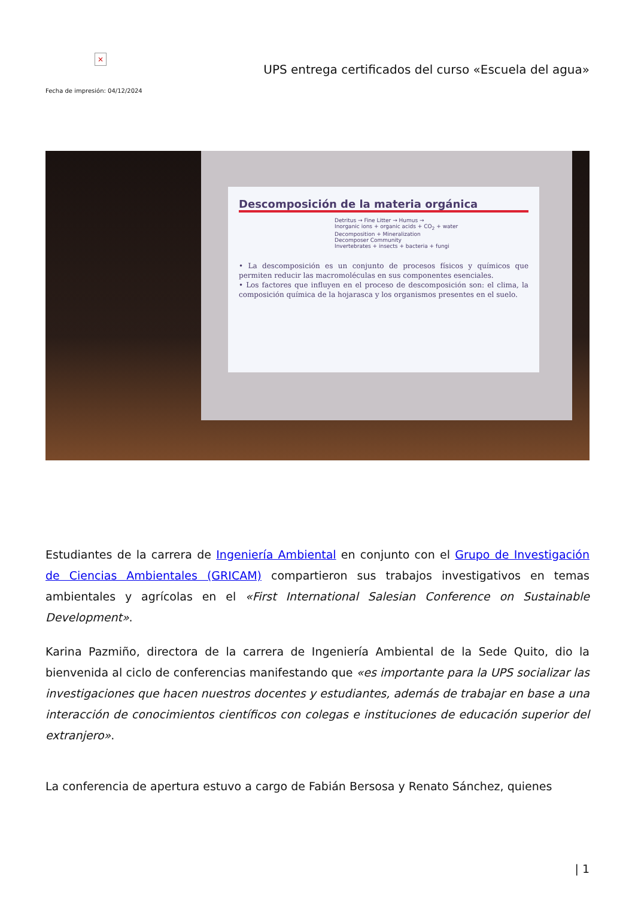×
Fecha de impresión: 04/12/2024
UPS entrega certificados del curso «Escuela del agua»
Descomposición de la materia orgánica
Detritus → Fine Litter → Humus →
Inorganic ions + organic acids + CO<sub>2</sub> + water
Decomposition + Mineralization
Decomposer Community
Invertebrates + insects + bacteria + fungi
• La descomposición es un conjunto de procesos físicos y químicos que permiten reducir las macromoléculas en sus componentes esenciales.
• Los factores que influyen en el proceso de descomposición son: el clima, la composición química de la hojarasca y los organismos presentes en el suelo.
Estudiantes de la carrera de Ingeniería Ambiental en conjunto con el Grupo de Investigación de Ciencias Ambientales (GRICAM) compartieron sus trabajos investigativos en temas ambientales y agrícolas en el «First International Salesian Conference on Sustainable Development».
Karina Pazmiño, directora de la carrera de Ingeniería Ambiental de la Sede Quito, dio la bienvenida al ciclo de conferencias manifestando que «es importante para la UPS socializar las investigaciones que hacen nuestros docentes y estudiantes, además de trabajar en base a una interacción de conocimientos científicos con colegas e instituciones de educación superior del extranjero».
La conferencia de apertura estuvo a cargo de Fabián Bersosa y Renato Sánchez, quienes
| 1